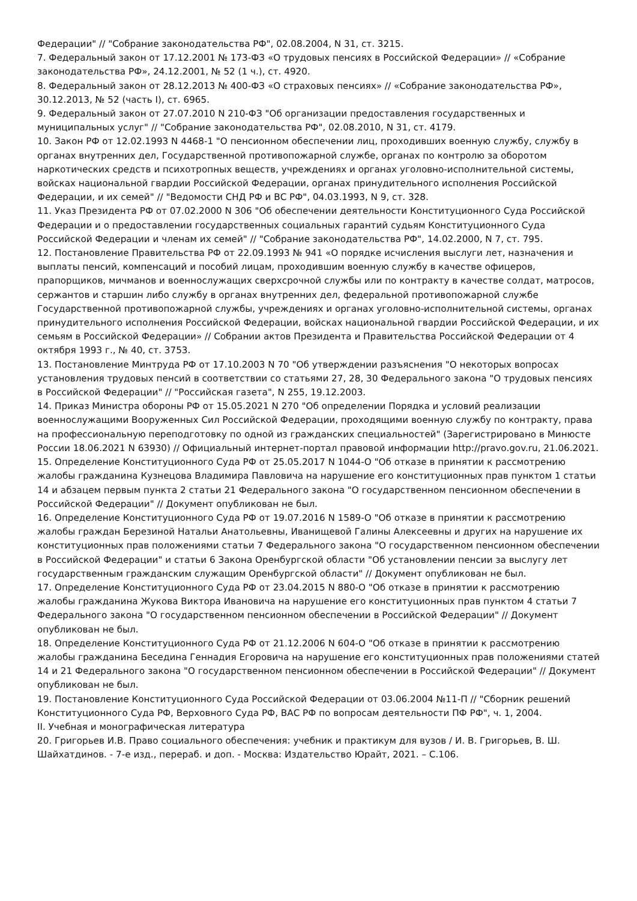Федерации" // "Собрание законодательства РФ", 02.08.2004, N 31, ст. 3215.
7. Федеральный закон от 17.12.2001 № 173-ФЗ «О трудовых пенсиях в Российской Федерации» // «Собрание законодательства РФ», 24.12.2001, № 52 (1 ч.), ст. 4920.
8. Федеральный закон от 28.12.2013 № 400-ФЗ «О страховых пенсиях» // «Собрание законодательства РФ», 30.12.2013, № 52 (часть I), ст. 6965.
9. Федеральный закон от 27.07.2010 N 210-ФЗ "Об организации предоставления государственных и муниципальных услуг" // "Собрание законодательства РФ", 02.08.2010, N 31, ст. 4179.
10. Закон РФ от 12.02.1993 N 4468-1 "О пенсионном обеспечении лиц, проходивших военную службу, службу в органах внутренних дел, Государственной противопожарной службе, органах по контролю за оборотом наркотических средств и психотропных веществ, учреждениях и органах уголовно-исполнительной системы, войсках национальной гвардии Российской Федерации, органах принудительного исполнения Российской Федерации, и их семей" // "Ведомости СНД РФ и ВС РФ", 04.03.1993, N 9, ст. 328.
11. Указ Президента РФ от 07.02.2000 N 306 "Об обеспечении деятельности Конституционного Суда Российской Федерации и о предоставлении государственных социальных гарантий судьям Конституционного Суда Российской Федерации и членам их семей" // "Собрание законодательства РФ", 14.02.2000, N 7, ст. 795.
12. Постановление Правительства РФ от 22.09.1993 № 941 «О порядке исчисления выслуги лет, назначения и выплаты пенсий, компенсаций и пособий лицам, проходившим военную службу в качестве офицеров, прапорщиков, мичманов и военнослужащих сверхсрочной службы или по контракту в качестве солдат, матросов, сержантов и старшин либо службу в органах внутренних дел, федеральной противопожарной службе Государственной противопожарной службы, учреждениях и органах уголовно-исполнительной системы, органах принудительного исполнения Российской Федерации, войсках национальной гвардии Российской Федерации, и их семьям в Российской Федерации» // Собрании актов Президента и Правительства Российской Федерации от 4 октября 1993 г., № 40, ст. 3753.
13. Постановление Минтруда РФ от 17.10.2003 N 70 "Об утверждении разъяснения "О некоторых вопросах установления трудовых пенсий в соответствии со статьями 27, 28, 30 Федерального закона "О трудовых пенсиях в Российской Федерации" // "Российская газета", N 255, 19.12.2003.
14. Приказ Министра обороны РФ от 15.05.2021 N 270 "Об определении Порядка и условий реализации военнослужащими Вооруженных Сил Российской Федерации, проходящими военную службу по контракту, права на профессиональную переподготовку по одной из гражданских специальностей" (Зарегистрировано в Минюсте России 18.06.2021 N 63930) // Официальный интернет-портал правовой информации http://pravo.gov.ru, 21.06.2021.
15. Определение Конституционного Суда РФ от 25.05.2017 N 1044-О "Об отказе в принятии к рассмотрению жалобы гражданина Кузнецова Владимира Павловича на нарушение его конституционных прав пунктом 1 статьи 14 и абзацем первым пункта 2 статьи 21 Федерального закона "О государственном пенсионном обеспечении в Российской Федерации" // Документ опубликован не был.
16. Определение Конституционного Суда РФ от 19.07.2016 N 1589-О "Об отказе в принятии к рассмотрению жалобы граждан Березиной Натальи Анатольевны, Иванищевой Галины Алексеевны и других на нарушение их конституционных прав положениями статьи 7 Федерального закона "О государственном пенсионном обеспечении в Российской Федерации" и статьи 6 Закона Оренбургской области "Об установлении пенсии за выслугу лет государственным гражданским служащим Оренбургской области" // Документ опубликован не был.
17. Определение Конституционного Суда РФ от 23.04.2015 N 880-О "Об отказе в принятии к рассмотрению жалобы гражданина Жукова Виктора Ивановича на нарушение его конституционных прав пунктом 4 статьи 7 Федерального закона "О государственном пенсионном обеспечении в Российской Федерации" // Документ опубликован не был.
18. Определение Конституционного Суда РФ от 21.12.2006 N 604-О "Об отказе в принятии к рассмотрению жалобы гражданина Беседина Геннадия Егоровича на нарушение его конституционных прав положениями статей 14 и 21 Федерального закона "О государственном пенсионном обеспечении в Российской Федерации" // Документ опубликован не был.
19. Постановление Конституционного Суда Российской Федерации от 03.06.2004 №11-П // "Сборник решений Конституционного Суда РФ, Верховного Суда РФ, ВАС РФ по вопросам деятельности ПФ РФ", ч. 1, 2004.
II. Учебная и монографическая литература
20. Григорьев И.В. Право социального обеспечения: учебник и практикум для вузов / И. В. Григорьев, В. Ш. Шайхатдинов. - 7-е изд., перераб. и доп. - Москва: Издательство Юрайт, 2021. – С.106.